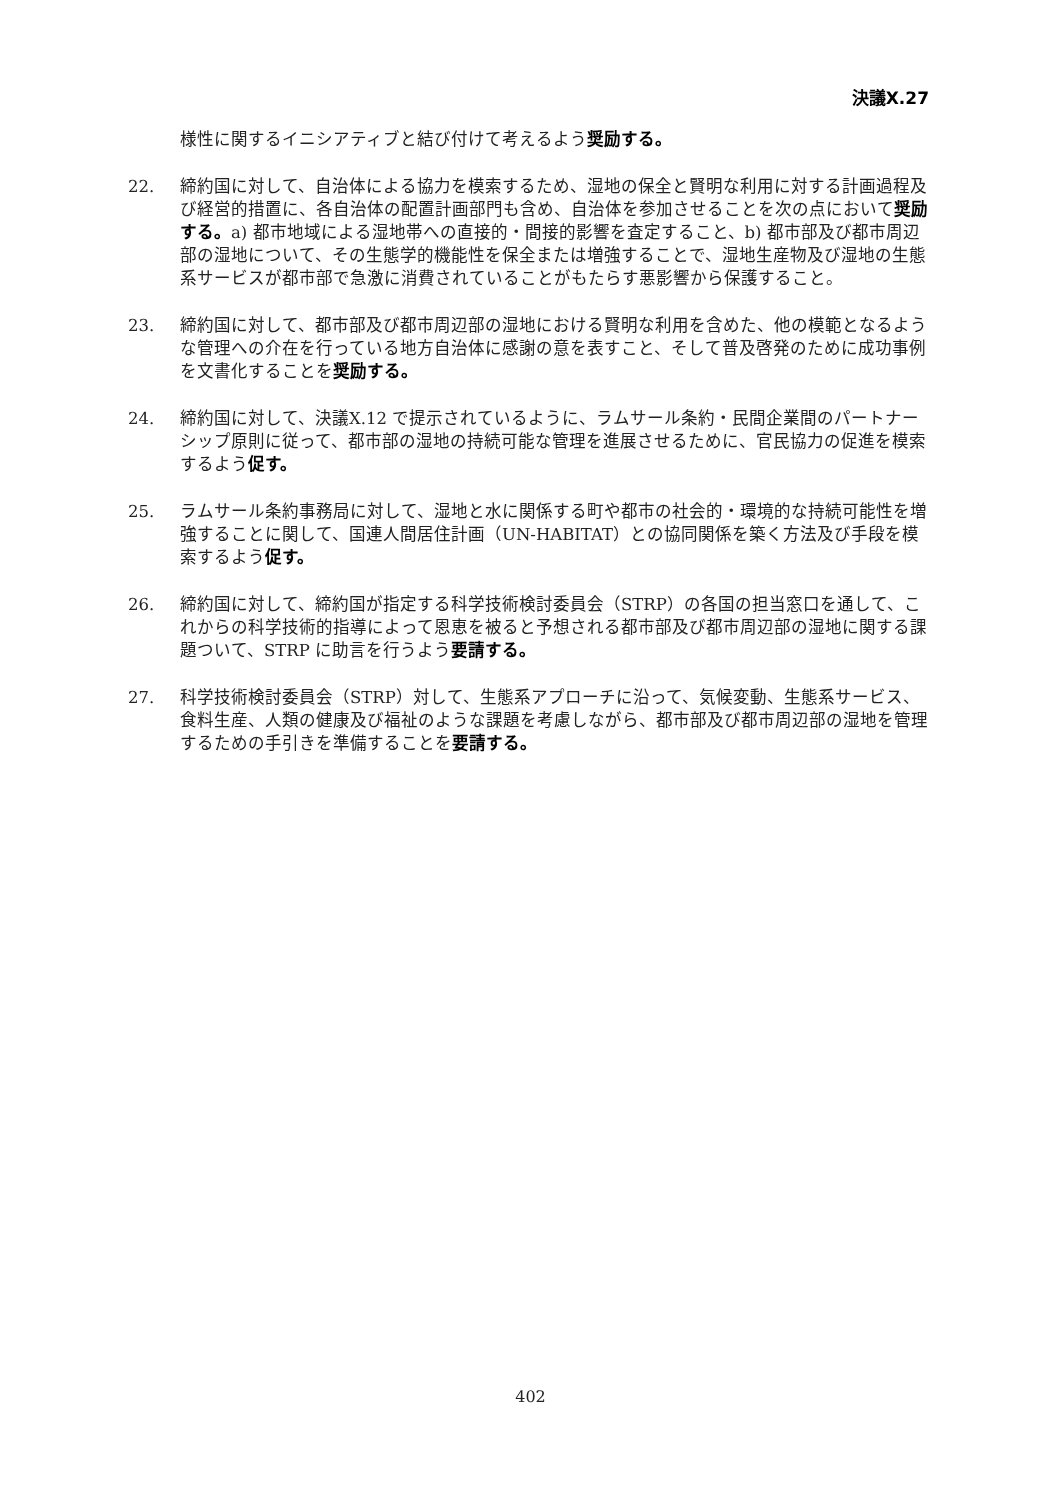決議X.27
様性に関するイニシアティブと結び付けて考えるよう奨励する。
22. 締約国に対して、自治体による協力を模索するため、湿地の保全と賢明な利用に対する計画過程及び経営的措置に、各自治体の配置計画部門も含め、自治体を参加させることを次の点において奨励する。a) 都市地域による湿地帯への直接的・間接的影響を査定すること、b) 都市部及び都市周辺部の湿地について、その生態学的機能性を保全または増強することで、湿地生産物及び湿地の生態系サービスが都市部で急激に消費されていることがもたらす悪影響から保護すること。
23. 締約国に対して、都市部及び都市周辺部の湿地における賢明な利用を含めた、他の模範となるような管理への介在を行っている地方自治体に感謝の意を表すこと、そして普及啓発のために成功事例を文書化することを奨励する。
24. 締約国に対して、決議X.12 で提示されているように、ラムサール条約・民間企業間のパートナーシップ原則に従って、都市部の湿地の持続可能な管理を進展させるために、官民協力の促進を模索するよう促す。
25. ラムサール条約事務局に対して、湿地と水に関係する町や都市の社会的・環境的な持続可能性を増強することに関して、国連人間居住計画（UN-HABITAT）との協同関係を築く方法及び手段を模索するよう促す。
26. 締約国に対して、締約国が指定する科学技術検討委員会（STRP）の各国の担当窓口を通して、これからの科学技術的指導によって恩恵を被ると予想される都市部及び都市周辺部の湿地に関する課題ついて、STRP に助言を行うよう要請する。
27. 科学技術検討委員会（STRP）対して、生態系アプローチに沿って、気候変動、生態系サービス、食料生産、人類の健康及び福祉のような課題を考慮しながら、都市部及び都市周辺部の湿地を管理するための手引きを準備することを要請する。
402